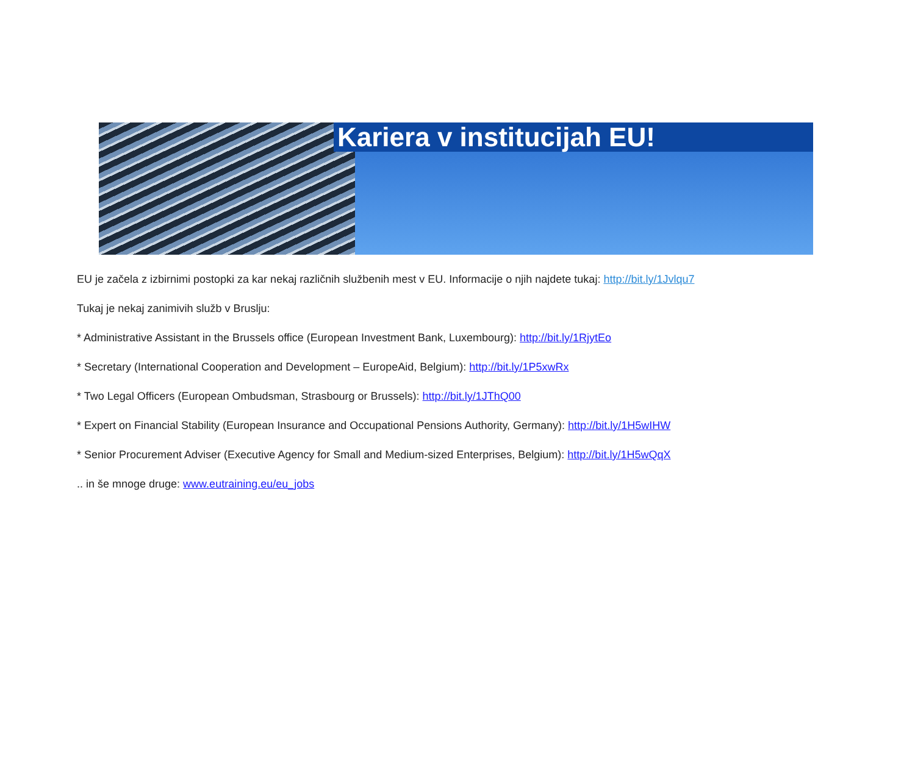Kariera v institucijah EU!
EU je začela z izbirnimi postopki za kar nekaj različnih službenih mest v EU. Informacije o njih najdete tukaj: http://bit.ly/1Jvlqu7
Tukaj je nekaj zanimivih služb v Bruslju:
* Administrative Assistant in the Brussels office (European Investment Bank, Luxembourg): http://bit.ly/1RjytEo
* Secretary (International Cooperation and Development – EuropeAid, Belgium): http://bit.ly/1P5xwRx
* Two Legal Officers (European Ombudsman, Strasbourg or Brussels): http://bit.ly/1JThQ00
* Expert on Financial Stability (European Insurance and Occupational Pensions Authority, Germany): http://bit.ly/1H5wIHW
* Senior Procurement Adviser (Executive Agency for Small and Medium-sized Enterprises, Belgium): http://bit.ly/1H5wQqX
.. in še mnoge druge: www.eutraining.eu/eu_jobs